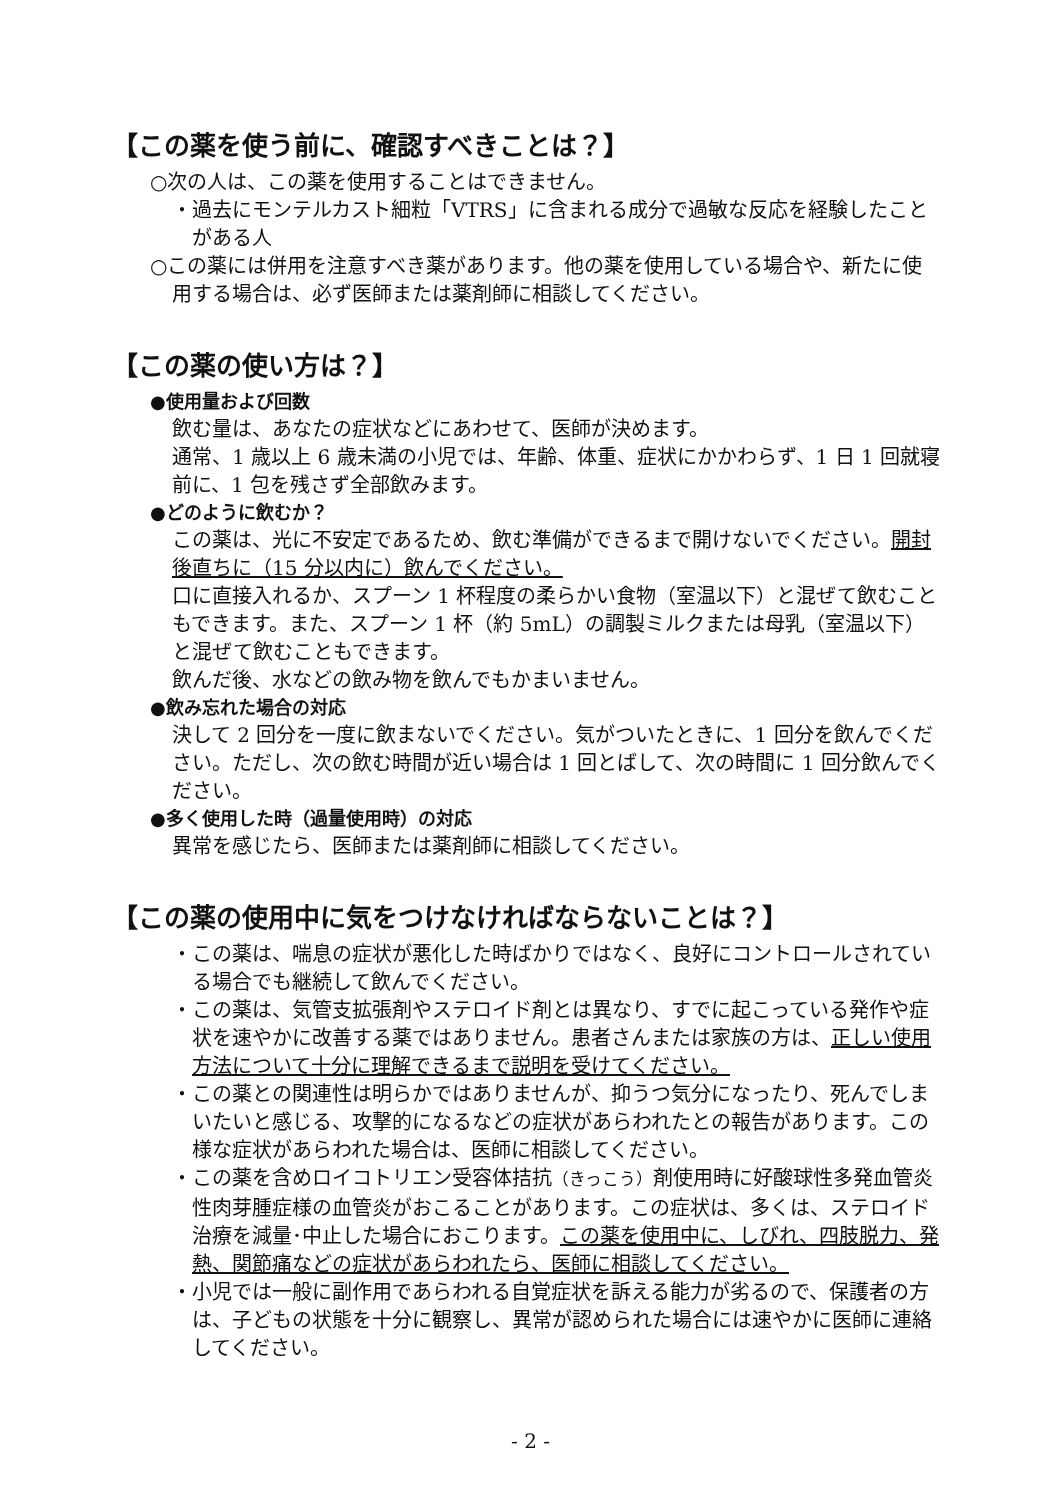【この薬を使う前に、確認すべきことは？】
○次の人は、この薬を使用することはできません。
・過去にモンテルカスト細粒「VTRS」に含まれる成分で過敏な反応を経験したことがある人
○この薬には併用を注意すべき薬があります。他の薬を使用している場合や、新たに使用する場合は、必ず医師または薬剤師に相談してください。
【この薬の使い方は？】
●使用量および回数
飲む量は、あなたの症状などにあわせて、医師が決めます。
通常、1 歳以上 6 歳未満の小児では、年齢、体重、症状にかかわらず、1 日 1 回就寝前に、1 包を残さず全部飲みます。
●どのように飲むか？
この薬は、光に不安定であるため、飲む準備ができるまで開けないでください。開封後直ちに（15 分以内に）飲んでください。
口に直接入れるか、スプーン 1 杯程度の柔らかい食物（室温以下）と混ぜて飲むこともできます。また、スプーン 1 杯（約 5mL）の調製ミルクまたは母乳（室温以下）と混ぜて飲むこともできます。
飲んだ後、水などの飲み物を飲んでもかまいません。
●飲み忘れた場合の対応
決して 2 回分を一度に飲まないでください。気がついたときに、1 回分を飲んでください。ただし、次の飲む時間が近い場合は 1 回とばして、次の時間に 1 回分飲んでください。
●多く使用した時（過量使用時）の対応
異常を感じたら、医師または薬剤師に相談してください。
【この薬の使用中に気をつけなければならないことは？】
・この薬は、喘息の症状が悪化した時ばかりではなく、良好にコントロールされている場合でも継続して飲んでください。
・この薬は、気管支拡張剤やステロイド剤とは異なり、すでに起こっている発作や症状を速やかに改善する薬ではありません。患者さんまたは家族の方は、正しい使用方法について十分に理解できるまで説明を受けてください。
・この薬との関連性は明らかではありませんが、抑うつ気分になったり、死んでしまいたいと感じる、攻撃的になるなどの症状があらわれたとの報告があります。この様な症状があらわれた場合は、医師に相談してください。
・この薬を含めロイコトリエン受容体拮抗（きっこう）剤使用時に好酸球性多発血管炎性肉芽腫症様の血管炎がおこることがあります。この症状は、多くは、ステロイド治療を減量･中止した場合におこります。この薬を使用中に、しびれ、四肢脱力、発熱、関節痛などの症状があらわれたら、医師に相談してください。
・小児では一般に副作用であらわれる自覚症状を訴える能力が劣るので、保護者の方は、子どもの状態を十分に観察し、異常が認められた場合には速やかに医師に連絡してください。
- 2 -